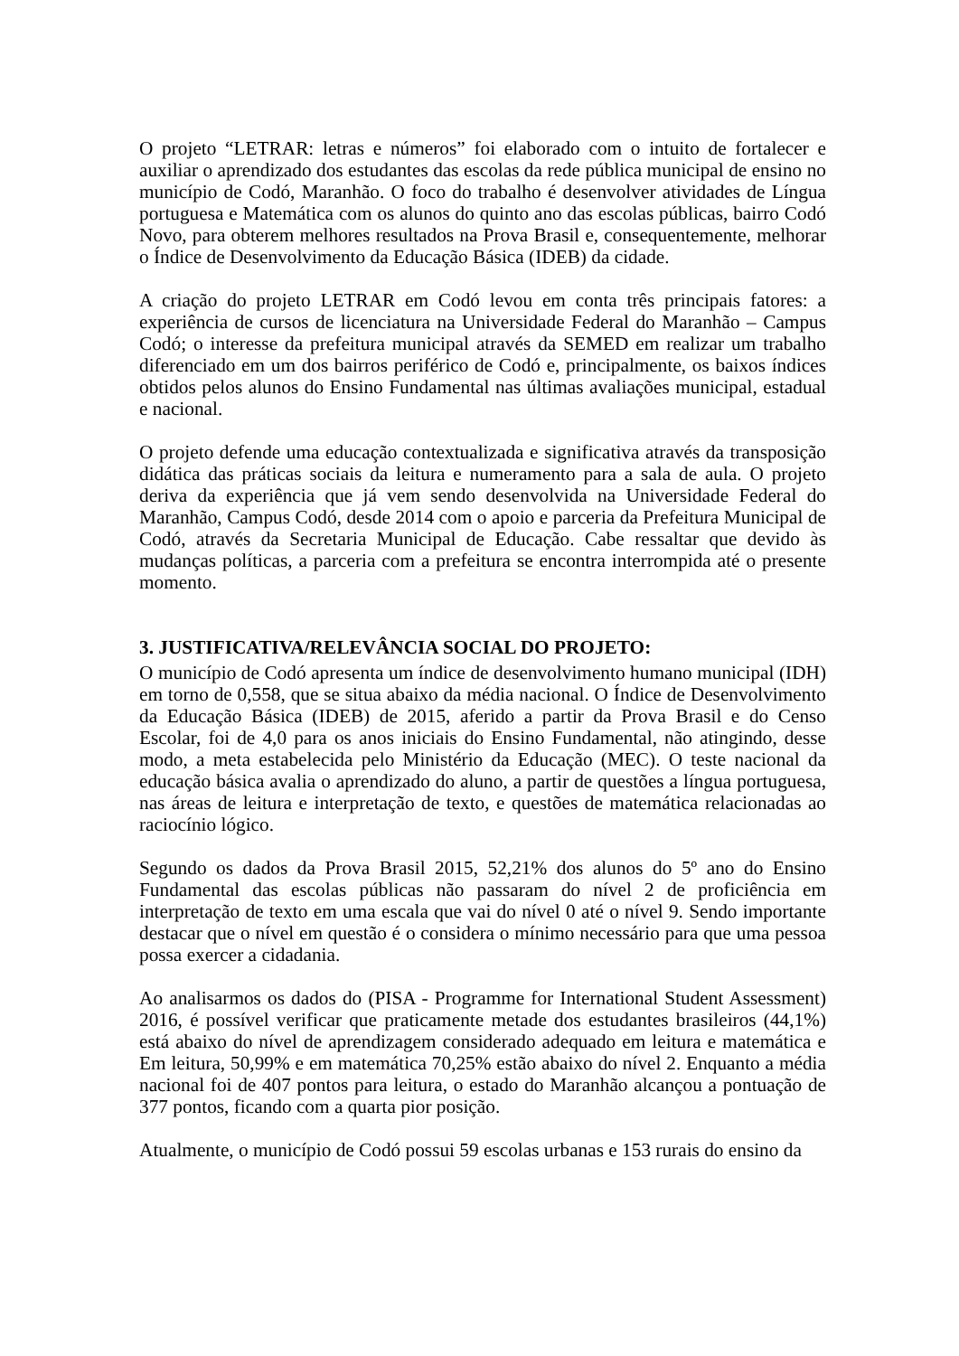O projeto “LETRAR: letras e números” foi elaborado com o intuito de fortalecer e auxiliar o aprendizado dos estudantes das escolas da rede pública municipal de ensino no município de Codó, Maranhão. O foco do trabalho é desenvolver atividades de Língua portuguesa e Matemática com os alunos do quinto ano das escolas públicas, bairro Codó Novo, para obterem melhores resultados na Prova Brasil e, consequentemente, melhorar o Índice de Desenvolvimento da Educação Básica (IDEB) da cidade.
A criação do projeto LETRAR em Codó levou em conta três principais fatores: a experiência de cursos de licenciatura na Universidade Federal do Maranhão – Campus Codó; o interesse da prefeitura municipal através da SEMED em realizar um trabalho diferenciado em um dos bairros periférico de Codó e, principalmente, os baixos índices obtidos pelos alunos do Ensino Fundamental nas últimas avaliações municipal, estadual e nacional.
O projeto defende uma educação contextualizada e significativa através da transposição didática das práticas sociais da leitura e numeramento para a sala de aula. O projeto deriva da experiência que já vem sendo desenvolvida na Universidade Federal do Maranhão, Campus Codó, desde 2014 com o apoio e parceria da Prefeitura Municipal de Codó, através da Secretaria Municipal de Educação. Cabe ressaltar que devido às mudanças políticas, a parceria com a prefeitura se encontra interrompida até o presente momento.
3. JUSTIFICATIVA/RELEVÂNCIA SOCIAL DO PROJETO:
O município de Codó apresenta um índice de desenvolvimento humano municipal (IDH) em torno de 0,558, que se situa abaixo da média nacional. O Índice de Desenvolvimento da Educação Básica (IDEB) de 2015, aferido a partir da Prova Brasil e do Censo Escolar, foi de 4,0 para os anos iniciais do Ensino Fundamental, não atingindo, desse modo, a meta estabelecida pelo Ministério da Educação (MEC). O teste nacional da educação básica avalia o aprendizado do aluno, a partir de questões a língua portuguesa, nas áreas de leitura e interpretação de texto, e questões de matemática relacionadas ao raciocínio lógico.
Segundo os dados da Prova Brasil 2015, 52,21% dos alunos do 5º ano do Ensino Fundamental das escolas públicas não passaram do nível 2 de proficiência em interpretação de texto em uma escala que vai do nível 0 até o nível 9. Sendo importante destacar que o nível em questão é o considera o mínimo necessário para que uma pessoa possa exercer a cidadania.
Ao analisarmos os dados do (PISA - Programme for International Student Assessment) 2016, é possível verificar que praticamente metade dos estudantes brasileiros (44,1%) está abaixo do nível de aprendizagem considerado adequado em leitura e matemática e Em leitura, 50,99% e em matemática 70,25% estão abaixo do nível 2. Enquanto a média nacional foi de 407 pontos para leitura, o estado do Maranhão alcançou a pontuação de 377 pontos, ficando com a quarta pior posição.
Atualmente, o município de Codó possui 59 escolas urbanas e 153 rurais do ensino da